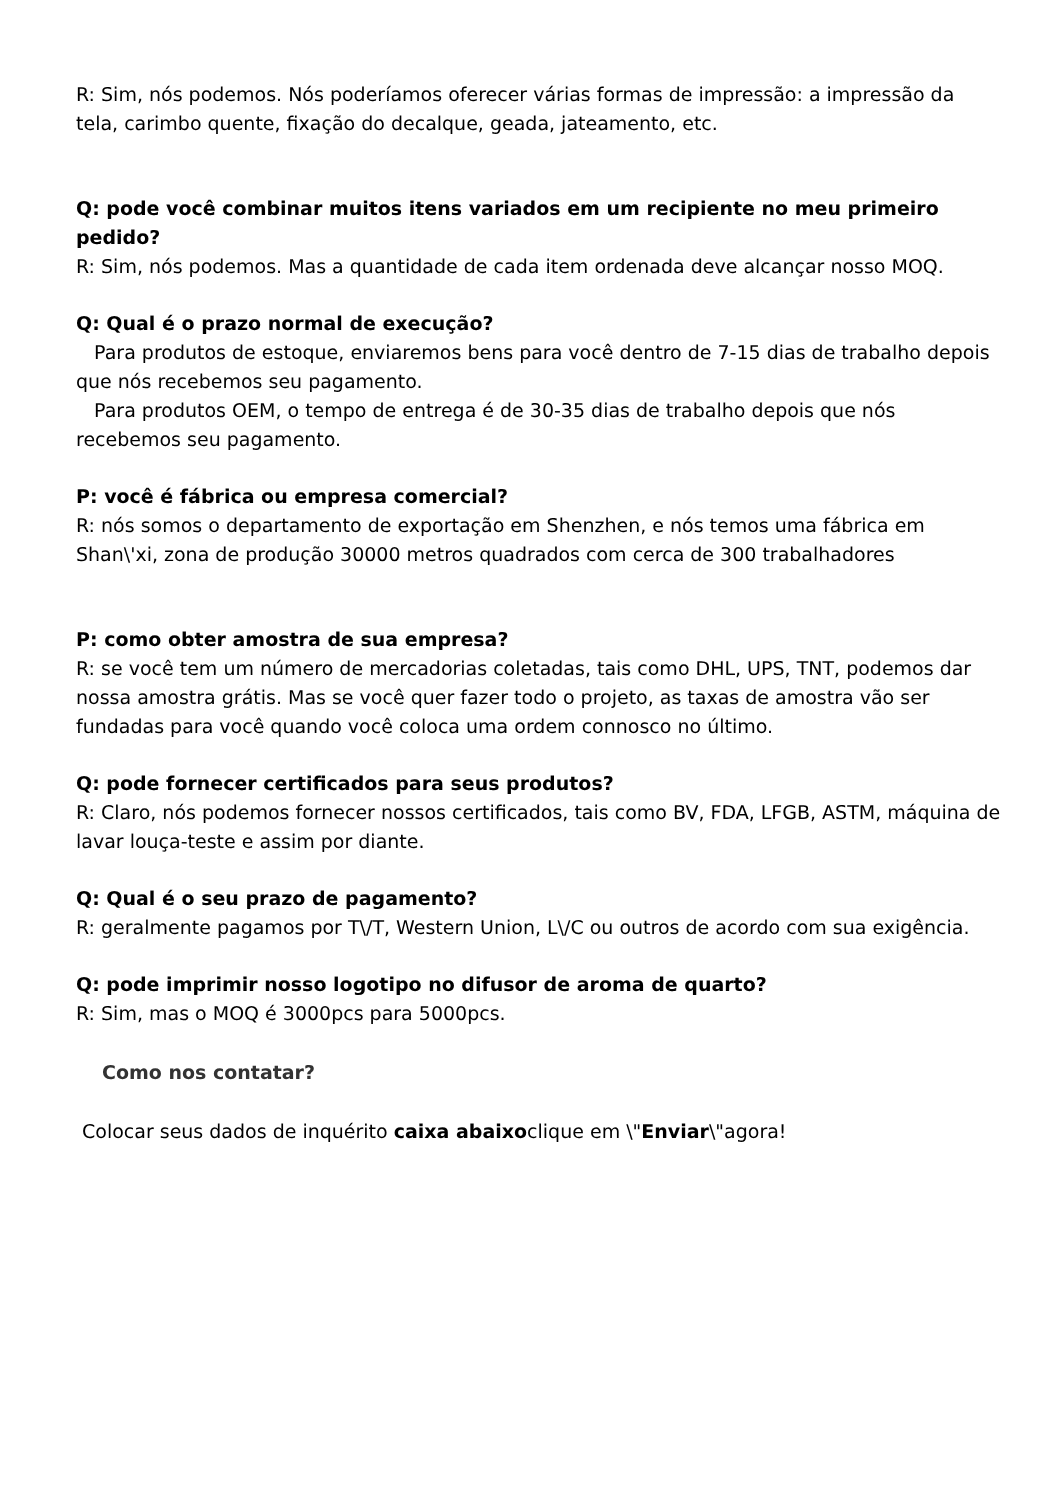R: Sim, nós podemos. Nós poderíamos oferecer várias formas de impressão: a impressão da tela, carimbo quente, fixação do decalque, geada, jateamento, etc.
Q: pode você combinar muitos itens variados em um recipiente no meu primeiro pedido?
R: Sim, nós podemos. Mas a quantidade de cada item ordenada deve alcançar nosso MOQ.
Q: Qual é o prazo normal de execução?
Para produtos de estoque, enviaremos bens para você dentro de 7-15 dias de trabalho depois que nós recebemos seu pagamento.
Para produtos OEM, o tempo de entrega é de 30-35 dias de trabalho depois que nós recebemos seu pagamento.
P: você é fábrica ou empresa comercial?
R: nós somos o departamento de exportação em Shenzhen, e nós temos uma fábrica em Shan\'xi, zona de produção 30000 metros quadrados com cerca de 300 trabalhadores
P: como obter amostra de sua empresa?
R: se você tem um número de mercadorias coletadas, tais como DHL, UPS, TNT, podemos dar nossa amostra grátis. Mas se você quer fazer todo o projeto, as taxas de amostra vão ser fundadas para você quando você coloca uma ordem connosco no último.
Q: pode fornecer certificados para seus produtos?
R: Claro, nós podemos fornecer nossos certificados, tais como BV, FDA, LFGB, ASTM, máquina de lavar louça-teste e assim por diante.
Q: Qual é o seu prazo de pagamento?
R: geralmente pagamos por T\/T, Western Union, L\/C ou outros de acordo com sua exigência.
Q: pode imprimir nosso logotipo no difusor de aroma de quarto?
R: Sim, mas o MOQ é 3000pcs para 5000pcs.
Como nos contatar?
Colocar seus dados de inquérito caixa abaixoclique em \"Enviar\"agora!